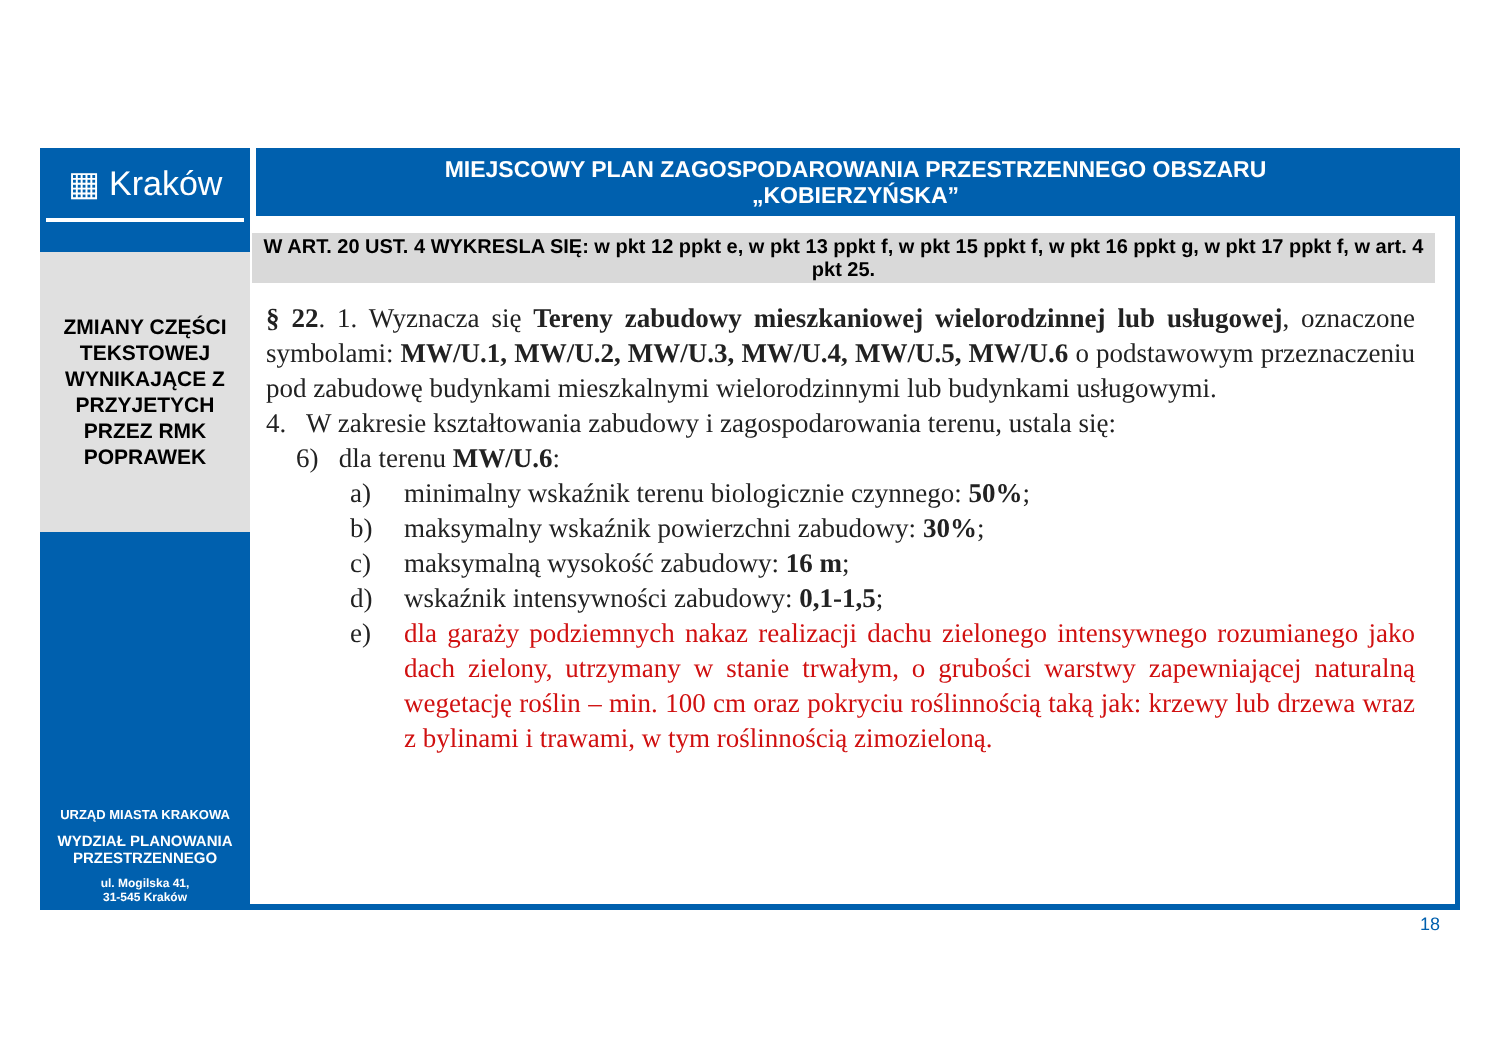▦ Kraków
ZMIANY CZĘŚCI
TEKSTOWEJ
WYNIKAJĄCE Z
PRZYJETYCH
PRZEZ RMK
POPRAWEK
URZĄD MIASTA KRAKOWA
WYDZIAŁ PLANOWANIA
PRZESTRZENNEGO
ul. Mogilska 41,
31-545 Kraków
MIEJSCOWY PLAN ZAGOSPODAROWANIA PRZESTRZENNEGO OBSZARU
„KOBIERZYŃSKA”
W ART. 20 UST. 4 WYKRESLA SIĘ: w pkt 12 ppkt e, w pkt 13 ppkt f, w pkt 15 ppkt f, w pkt 16 ppkt g, w pkt 17 ppkt f, w art. 4 pkt 25.
§ 22. 1. Wyznacza się Tereny zabudowy mieszkaniowej wielorodzinnej lub usługowej, oznaczone symbolami: MW/U.1, MW/U.2, MW/U.3, MW/U.4, MW/U.5, MW/U.6 o podstawowym przeznaczeniu pod zabudowę budynkami mieszkalnymi wielorodzinnymi lub budynkami usługowymi.
4. W zakresie kształtowania zabudowy i zagospodarowania terenu, ustala się:
6) dla terenu MW/U.6:
a) minimalny wskaźnik terenu biologicznie czynnego: 50%;
b) maksymalny wskaźnik powierzchni zabudowy: 30%;
c) maksymalną wysokość zabudowy: 16 m;
d) wskaźnik intensywności zabudowy: 0,1-1,5;
e) dla garaży podziemnych nakaz realizacji dachu zielonego intensywnego rozumianego jako dach zielony, utrzymany w stanie trwałym, o grubości warstwy zapewniającej naturalną wegetację roślin – min. 100 cm oraz pokryciu roślinnością taką jak: krzewy lub drzewa wraz z bylinami i trawami, w tym roślinnością zimozieloną.
18